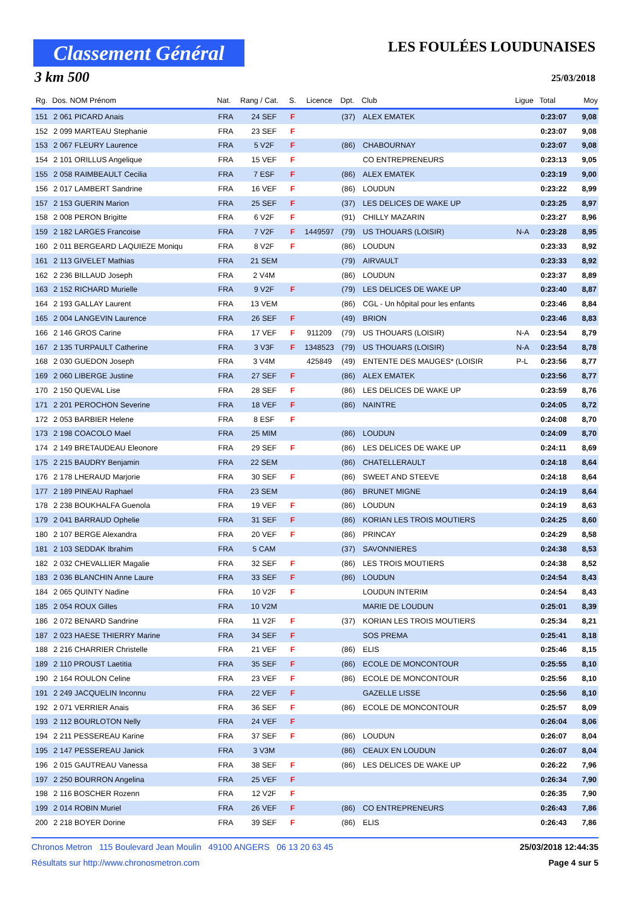Classement Général
LES FOULÉES LOUDUNAISES
3 km 500 25/03/2018
| Rg. | Dos. NOM Prénom | Nat. | Rang / Cat. | S. | Licence | Dpt. | Club | Ligue | Total | Moy |
| --- | --- | --- | --- | --- | --- | --- | --- | --- | --- | --- |
| 151 | 2 061 PICARD Anais | FRA | 24 SEF | F | | (37) | ALEX EMATEK | | 0:23:07 | 9,08 |
| 152 | 2 099 MARTEAU Stephanie | FRA | 23 SEF | F | | | | | 0:23:07 | 9,08 |
| 153 | 2 067 FLEURY Laurence | FRA | 5 V2F | F | | (86) | CHABOURNAY | | 0:23:07 | 9,08 |
| 154 | 2 101 ORILLUS Angelique | FRA | 15 VEF | F | | | CO ENTREPRENEURS | | 0:23:13 | 9,05 |
| 155 | 2 058 RAIMBEAULT Cecilia | FRA | 7 ESF | F | | (86) | ALEX EMATEK | | 0:23:19 | 9,00 |
| 156 | 2 017 LAMBERT Sandrine | FRA | 16 VEF | F | | (86) | LOUDUN | | 0:23:22 | 8,99 |
| 157 | 2 153 GUERIN Marion | FRA | 25 SEF | F | | (37) | LES DELICES DE WAKE UP | | 0:23:25 | 8,97 |
| 158 | 2 008 PERON Brigitte | FRA | 6 V2F | F | | (91) | CHILLY MAZARIN | | 0:23:27 | 8,96 |
| 159 | 2 182 LARGES Francoise | FRA | 7 V2F | F | 1449597 | (79) | US THOUARS (LOISIR) | N-A | 0:23:28 | 8,95 |
| 160 | 2 011 BERGEARD LAQUIEZE Moniqu | FRA | 8 V2F | F | | (86) | LOUDUN | | 0:23:33 | 8,92 |
| 161 | 2 113 GIVELET Mathias | FRA | 21 SEM | | | (79) | AIRVAULT | | 0:23:33 | 8,92 |
| 162 | 2 236 BILLAUD Joseph | FRA | 2 V4M | | | (86) | LOUDUN | | 0:23:37 | 8,89 |
| 163 | 2 152 RICHARD Murielle | FRA | 9 V2F | F | | (79) | LES DELICES DE WAKE UP | | 0:23:40 | 8,87 |
| 164 | 2 193 GALLAY Laurent | FRA | 13 VEM | | | (86) | CGL - Un hôpital pour les enfants | | 0:23:46 | 8,84 |
| 165 | 2 004 LANGEVIN Laurence | FRA | 26 SEF | F | | (49) | BRION | | 0:23:46 | 8,83 |
| 166 | 2 146 GROS Carine | FRA | 17 VEF | F | 911209 | (79) | US THOUARS (LOISIR) | N-A | 0:23:54 | 8,79 |
| 167 | 2 135 TURPAULT Catherine | FRA | 3 V3F | F | 1348523 | (79) | US THOUARS (LOISIR) | N-A | 0:23:54 | 8,78 |
| 168 | 2 030 GUEDON Joseph | FRA | 3 V4M | | 425849 | (49) | ENTENTE DES MAUGES* (LOISIR | P-L | 0:23:56 | 8,77 |
| 169 | 2 060 LIBERGE Justine | FRA | 27 SEF | F | | (86) | ALEX EMATEK | | 0:23:56 | 8,77 |
| 170 | 2 150 QUEVAL Lise | FRA | 28 SEF | F | | (86) | LES DELICES DE WAKE UP | | 0:23:59 | 8,76 |
| 171 | 2 201 PEROCHON Severine | FRA | 18 VEF | F | | (86) | NAINTRE | | 0:24:05 | 8,72 |
| 172 | 2 053 BARBIER Helene | FRA | 8 ESF | F | | | | | 0:24:08 | 8,70 |
| 173 | 2 198 COACOLO Mael | FRA | 25 MIM | | | (86) | LOUDUN | | 0:24:09 | 8,70 |
| 174 | 2 149 BRETAUDEAU Eleonore | FRA | 29 SEF | F | | (86) | LES DELICES DE WAKE UP | | 0:24:11 | 8,69 |
| 175 | 2 215 BAUDRY Benjamin | FRA | 22 SEM | | | (86) | CHATELLERAULT | | 0:24:18 | 8,64 |
| 176 | 2 178 LHERAUD Marjorie | FRA | 30 SEF | F | | (86) | SWEET AND STEEVE | | 0:24:18 | 8,64 |
| 177 | 2 189 PINEAU Raphael | FRA | 23 SEM | | | (86) | BRUNET MIGNE | | 0:24:19 | 8,64 |
| 178 | 2 238 BOUKHALFA Guenola | FRA | 19 VEF | F | | (86) | LOUDUN | | 0:24:19 | 8,63 |
| 179 | 2 041 BARRAUD Ophelie | FRA | 31 SEF | F | | (86) | KORIAN LES TROIS MOUTIERS | | 0:24:25 | 8,60 |
| 180 | 2 107 BERGE Alexandra | FRA | 20 VEF | F | | (86) | PRINCAY | | 0:24:29 | 8,58 |
| 181 | 2 103 SEDDAK Ibrahim | FRA | 5 CAM | | | (37) | SAVONNIERES | | 0:24:38 | 8,53 |
| 182 | 2 032 CHEVALLIER Magalie | FRA | 32 SEF | F | | (86) | LES TROIS MOUTIERS | | 0:24:38 | 8,52 |
| 183 | 2 036 BLANCHIN Anne Laure | FRA | 33 SEF | F | | (86) | LOUDUN | | 0:24:54 | 8,43 |
| 184 | 2 065 QUINTY Nadine | FRA | 10 V2F | F | | | LOUDUN INTERIM | | 0:24:54 | 8,43 |
| 185 | 2 054 ROUX Gilles | FRA | 10 V2M | | | | MARIE DE LOUDUN | | 0:25:01 | 8,39 |
| 186 | 2 072 BENARD Sandrine | FRA | 11 V2F | F | | (37) | KORIAN LES TROIS MOUTIERS | | 0:25:34 | 8,21 |
| 187 | 2 023 HAESE THIERRY Marine | FRA | 34 SEF | F | | | SOS PREMA | | 0:25:41 | 8,18 |
| 188 | 2 216 CHARRIER Christelle | FRA | 21 VEF | F | | (86) | ELIS | | 0:25:46 | 8,15 |
| 189 | 2 110 PROUST Laetitia | FRA | 35 SEF | F | | (86) | ECOLE DE MONCONTOUR | | 0:25:55 | 8,10 |
| 190 | 2 164 ROULON Celine | FRA | 23 VEF | F | | (86) | ECOLE DE MONCONTOUR | | 0:25:56 | 8,10 |
| 191 | 2 249 JACQUELIN Inconnu | FRA | 22 VEF | F | | | GAZELLE LISSE | | 0:25:56 | 8,10 |
| 192 | 2 071 VERRIER Anais | FRA | 36 SEF | F | | (86) | ECOLE DE MONCONTOUR | | 0:25:57 | 8,09 |
| 193 | 2 112 BOURLOTON Nelly | FRA | 24 VEF | F | | | | | 0:26:04 | 8,06 |
| 194 | 2 211 PESSEREAU Karine | FRA | 37 SEF | F | | (86) | LOUDUN | | 0:26:07 | 8,04 |
| 195 | 2 147 PESSEREAU Janick | FRA | 3 V3M | | | (86) | CEAUX EN LOUDUN | | 0:26:07 | 8,04 |
| 196 | 2 015 GAUTREAU Vanessa | FRA | 38 SEF | F | | (86) | LES DELICES DE WAKE UP | | 0:26:22 | 7,96 |
| 197 | 2 250 BOURRON Angelina | FRA | 25 VEF | F | | | | | 0:26:34 | 7,90 |
| 198 | 2 116 BOSCHER Rozenn | FRA | 12 V2F | F | | | | | 0:26:35 | 7,90 |
| 199 | 2 014 ROBIN Muriel | FRA | 26 VEF | F | | (86) | CO ENTREPRENEURS | | 0:26:43 | 7,86 |
| 200 | 2 218 BOYER Dorine | FRA | 39 SEF | F | | (86) | ELIS | | 0:26:43 | 7,86 |
Chronos Metron 115 Boulevard Jean Moulin 49100 ANGERS 06 13 20 63 45 25/03/2018 12:44:35
Résultats sur http://www.chronosmetron.com Page 4 sur 5